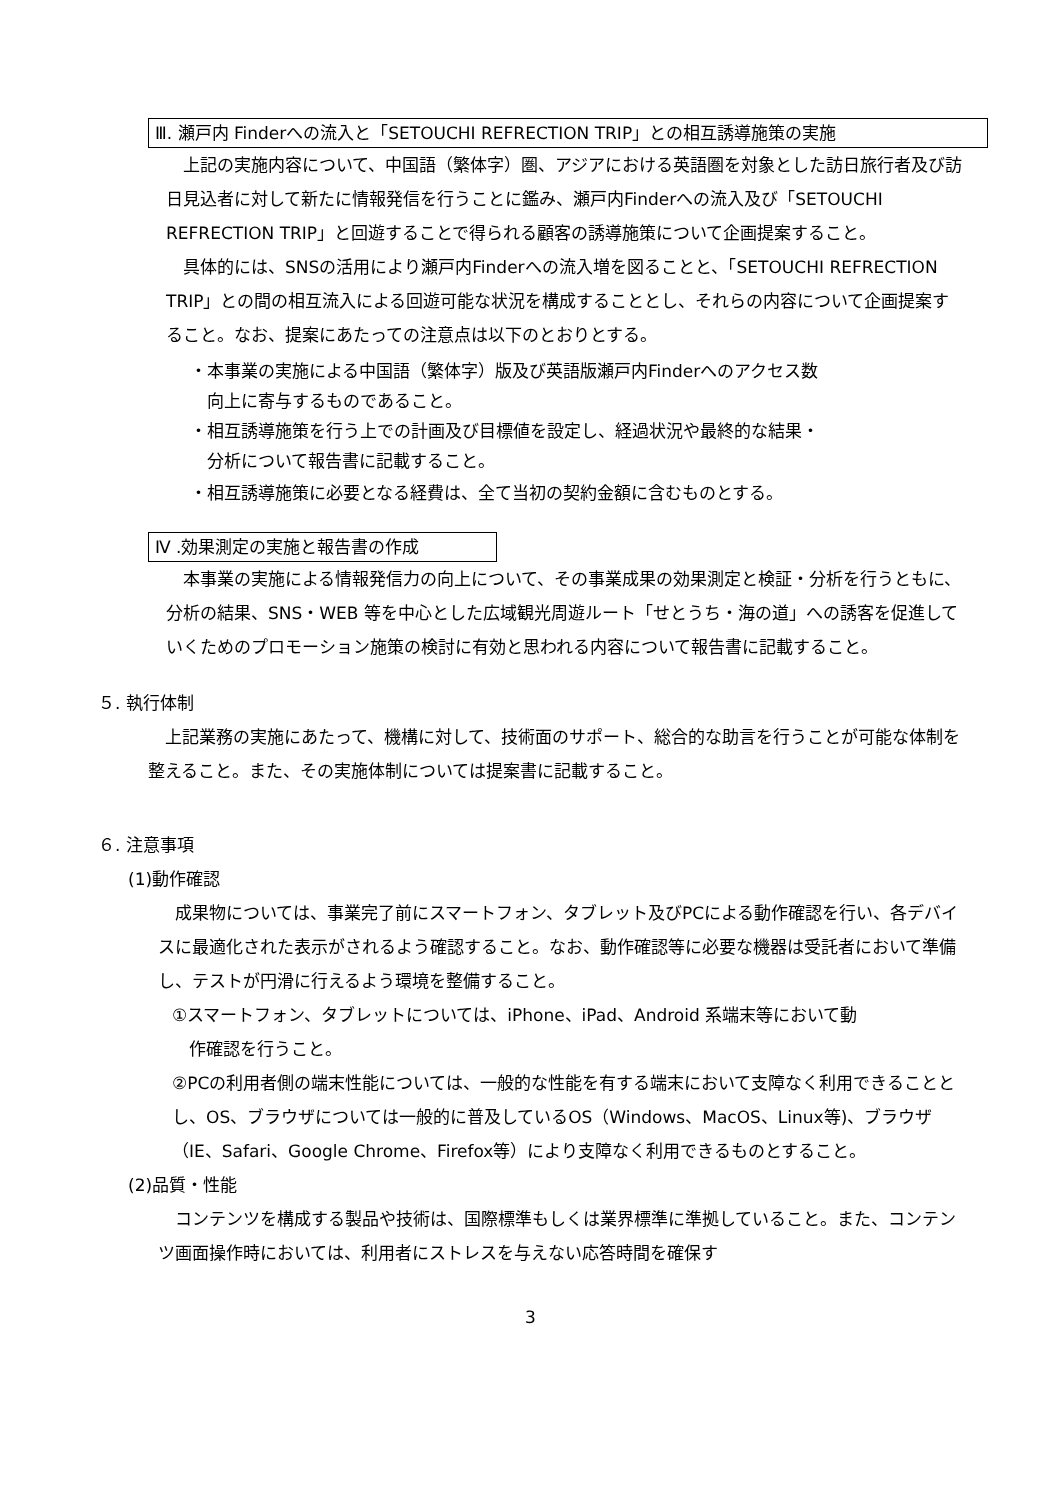Ⅲ. 瀬戸内 Finderへの流入と「SETOUCHI REFRECTION TRIP」との相互誘導施策の実施
　上記の実施内容について、中国語（繁体字）圏、アジアにおける英語圏を対象とした訪日旅行者及び訪日見込者に対して新たに情報発信を行うことに鑑み、瀬戸内Finderへの流入及び「SETOUCHI REFRECTION TRIP」と回遊することで得られる顧客の誘導施策について企画提案すること。
　具体的には、SNSの活用により瀬戸内Finderへの流入増を図ることと、「SETOUCHI REFRECTION TRIP」との間の相互流入による回遊可能な状況を構成することとし、それらの内容について企画提案すること。なお、提案にあたっての注意点は以下のとおりとする。
・本事業の実施による中国語（繁体字）版及び英語版瀬戸内Finderへのアクセス数
　向上に寄与するものであること。
・相互誘導施策を行う上での計画及び目標値を設定し、経過状況や最終的な結果・
　分析について報告書に記載すること。
・相互誘導施策に必要となる経費は、全て当初の契約金額に含むものとする。
Ⅳ .効果測定の実施と報告書の作成
　本事業の実施による情報発信力の向上について、その事業成果の効果測定と検証・分析を行うともに、分析の結果、SNS・WEB 等を中心とした広域観光周遊ルート「せとうち・海の道」への誘客を促進していくためのプロモーション施策の検討に有効と思われる内容について報告書に記載すること。
５. 執行体制
　上記業務の実施にあたって、機構に対して、技術面のサポート、総合的な助言を行うことが可能な体制を整えること。また、その実施体制については提案書に記載すること。
６. 注意事項
(1)動作確認
　成果物については、事業完了前にスマートフォン、タブレット及びPCによる動作確認を行い、各デバイスに最適化された表示がされるよう確認すること。なお、動作確認等に必要な機器は受託者において準備し、テストが円滑に行えるよう環境を整備すること。
①スマートフォン、タブレットについては、iPhone、iPad、Android 系端末等において動
　作確認を行うこと。
②PCの利用者側の端末性能については、一般的な性能を有する端末において支障なく利用できることとし、OS、ブラウザについては一般的に普及しているOS（Windows、MacOS、Linux等)、ブラウザ（IE、Safari、Google Chrome、Firefox等）により支障なく利用できるものとすること。
(2)品質・性能
　コンテンツを構成する製品や技術は、国際標準もしくは業界標準に準拠していること。また、コンテンツ画面操作時においては、利用者にストレスを与えない応答時間を確保す
3